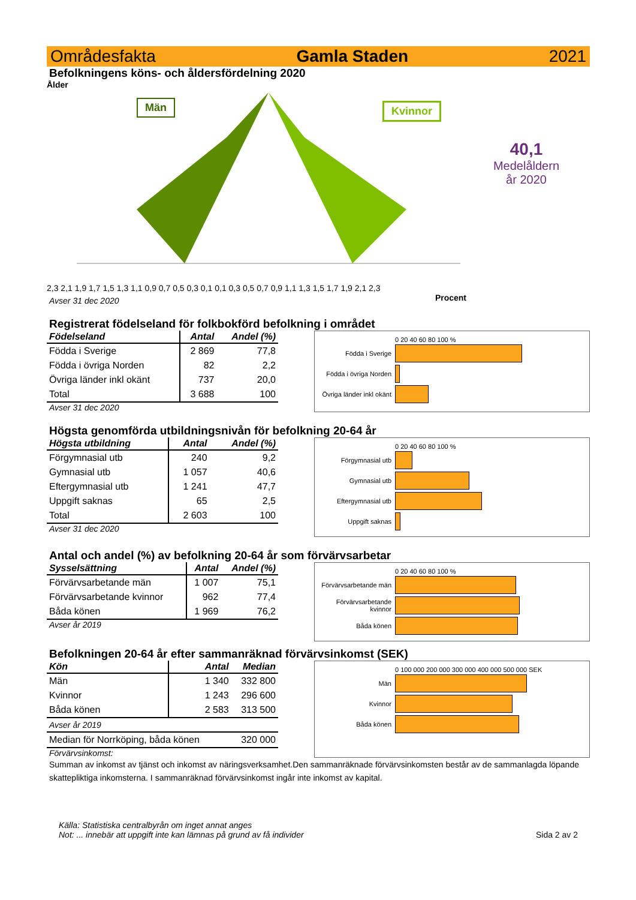Områdesfakta Gamla Staden 2021
Befolkningens köns- och åldersfördelning 2020
Ålder
Män Kvinnor
2,3 2,1 1,9 1,7 1,5 1,3 1,1 0,9 0,7 0,5 0,3 0,1 0,1 0,3 0,5 0,7 0,9 1,1 1,3 1,5 1,7 1,9 2,1 2,3
Procent
40,1
Medelåldern
år 2020
Avser 31 dec 2020
Registrerat födelseland för folkbokförd befolkning i området
| Födelseland | Antal | Andel (%) |
| --- | --- | --- |
| Födda i Sverige | 2 869 | 77,8 |
| Födda i övriga Norden | 82 | 2,2 |
| Övriga länder inkl okänt | 737 | 20,0 |
| Total | 3 688 | 100 |
Avser 31 dec 2020
0 20 40 60 80 100 %
Födda i Sverige
Födda i övriga Norden
Övriga länder inkl okänt
Högsta genomförda utbildningsnivån för befolkning 20-64 år
| Högsta utbildning | Antal | Andel (%) |
| --- | --- | --- |
| Förgymnasial utb | 240 | 9,2 |
| Gymnasial utb | 1 057 | 40,6 |
| Eftergymnasial utb | 1 241 | 47,7 |
| Uppgift saknas | 65 | 2,5 |
| Total | 2 603 | 100 |
Avser 31 dec 2020
0 20 40 60 80 100 %
Förgymnasial utb
Gymnasial utb
Eftergymnasial utb
Uppgift saknas
Antal och andel (%) av befolkning 20-64 år som förvärvsarbetar
| Sysselsättning | Antal | Andel (%) |
| --- | --- | --- |
| Förvärvsarbetande män | 1 007 | 75,1 |
| Förvärvsarbetande kvinnor | 962 | 77,4 |
| Båda könen | 1 969 | 76,2 |
Avser år 2019
0 20 40 60 80 100 %
Förvärvsarbetande män
Förvärvsarbetande kvinnor
Båda könen
Befolkningen 20-64 år efter sammanräknad förvärvsinkomst (SEK)
| Kön | Antal | Median |
| --- | --- | --- |
| Män | 1 340 | 332 800 |
| Kvinnor | 1 243 | 296 600 |
| Båda könen | 2 583 | 313 500 |
| Avser år 2019 | | |
| Median för Norrköping, båda könen | | 320 000 |
Förvärvsinkomst:
0 100 000 200 000 300 000 400 000 500 000 SEK
Män
Kvinnor
Båda könen
Summan av inkomst av tjänst och inkomst av näringsverksamhet.Den sammanräknade förvärvsinkomsten består av de sammanlagda löpande skattepliktiga inkomsterna. I sammanräknad förvärvsinkomst ingår inte inkomst av kapital.
Källa: Statistiska centralbyrån om inget annat anges
Not: ... innebär att uppgift inte kan lämnas på grund av få individer
Sida 2 av 2